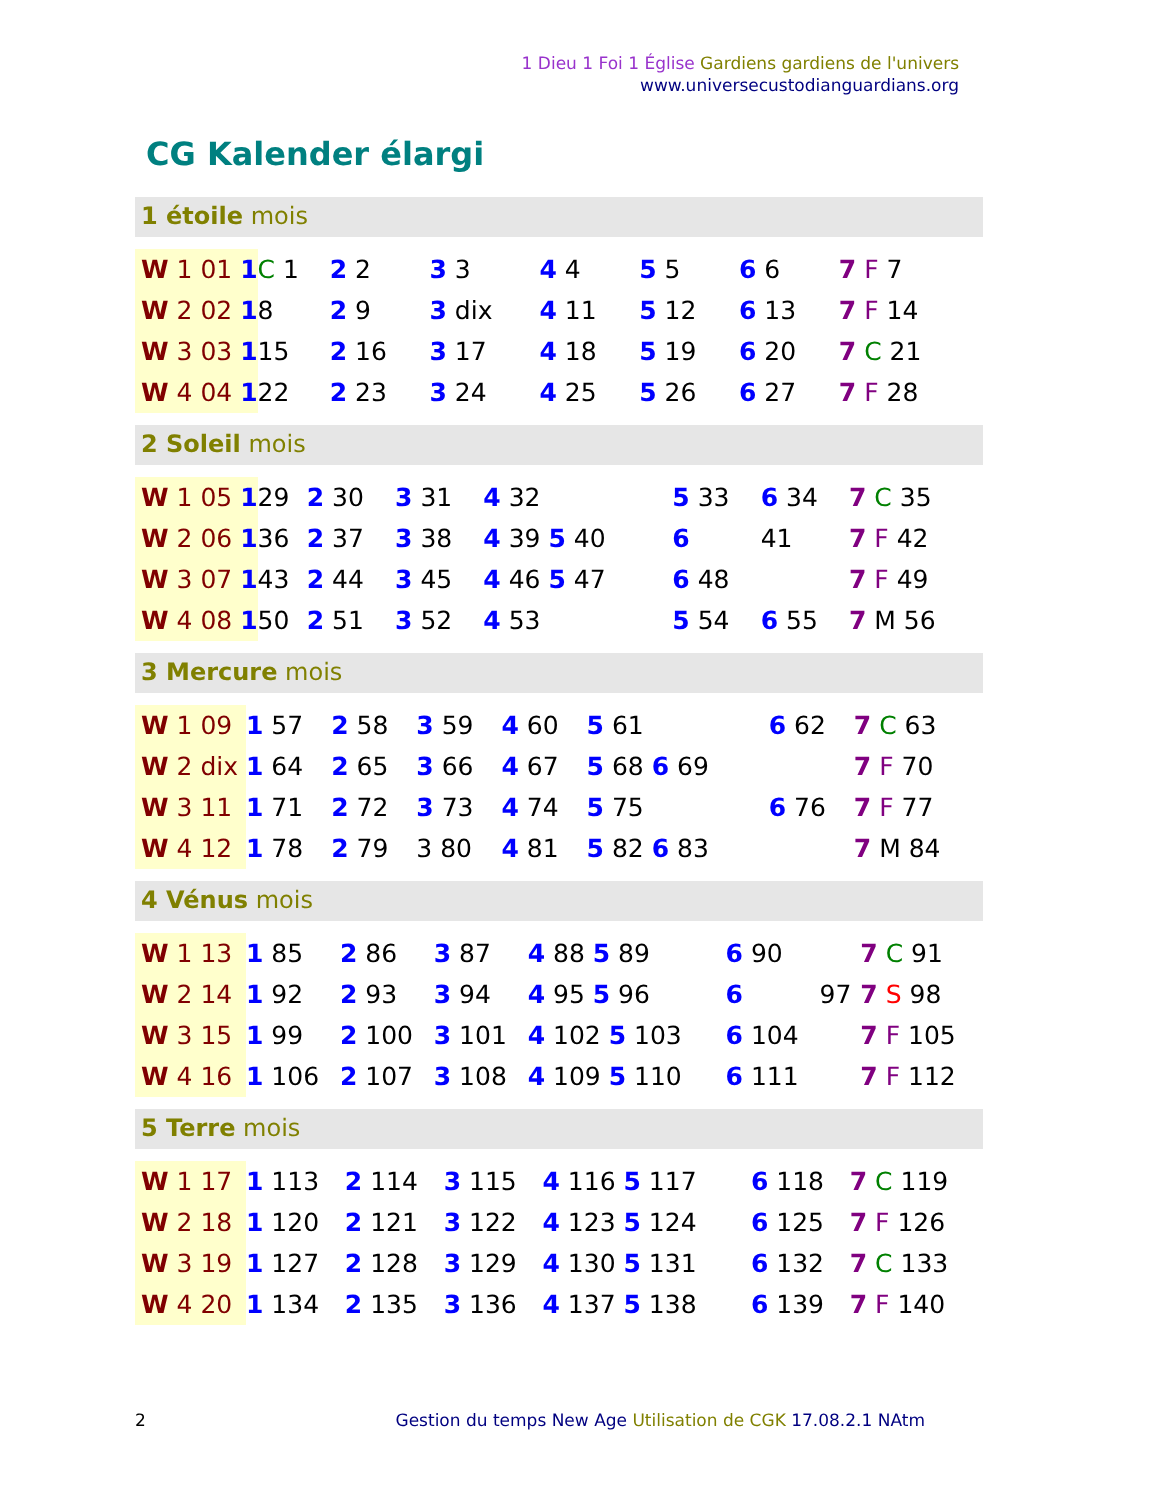1 Dieu 1 Foi 1 Église Gardiens gardiens de l'univers
www.universecustodianguardians.org
CG Kalender élargi
1 étoile mois
| W 1 01 1 | C 1 | 2 2 | 3 3 | 4 4 | 5 5 | 6 6 | 7 F 7 |
| W 2 02 1 | 8 | 2 9 | 3 dix | 4 11 | 5 12 | 6 13 | 7 F 14 |
| W 3 03 1 | 15 | 2 16 | 3 17 | 4 18 | 5 19 | 6 20 | 7 C 21 |
| W 4 04 1 | 22 | 2 23 | 3 24 | 4 25 | 5 26 | 6 27 | 7 F 28 |
2 Soleil mois
| W 1 05 1 | 29 | 2 30 | 3 31 | 4 32 | 5 33 | 6 34 | 7 C 35 |
| W 2 06 1 | 36 | 2 37 | 3 38 | 4 39 5 40 | 6 | 41 | 7 F 42 |
| W 3 07 1 | 43 | 2 44 | 3 45 | 4 46 5 47 | 6 48 | | 7 F 49 |
| W 4 08 1 | 50 | 2 51 | 3 52 | 4 53 | 5 54 | 6 55 | 7 M 56 |
3 Mercure mois
| W 1 09 | 1 57 | 2 58 | 3 59 | 4 60 | 5 61 | 6 62 | 7 C 63 |
| W 2 dix | 1 64 | 2 65 | 3 66 | 4 67 | 5 68 6 69 | | 7 F 70 |
| W 3 11 | 1 71 | 2 72 | 3 73 | 4 74 | 5 75 | 6 76 | 7 F 77 |
| W 4 12 | 1 78 | 2 79 | 3 80 | 4 81 | 5 82 6 83 | | 7 M 84 |
4 Vénus mois
| W 1 13 | 1 85 | 2 86 | 3 87 | 4 88 5 89 | 6 90 | | 7 C 91 |
| W 2 14 | 1 92 | 2 93 | 3 94 | 4 95 5 96 | 6 | 97 | 7 S 98 |
| W 3 15 | 1 99 | 2 100 | 3 101 | 4 102 5 103 | 6 104 | | 7 F 105 |
| W 4 16 | 1 106 | 2 107 | 3 108 | 4 109 5 110 | 6 111 | | 7 F 112 |
5 Terre mois
| W 1 17 | 1 113 | 2 114 | 3 115 | 4 116 5 117 | 6 118 | | 7 C 119 |
| W 2 18 | 1 120 | 2 121 | 3 122 | 4 123 5 124 | 6 125 | | 7 F 126 |
| W 3 19 | 1 127 | 2 128 | 3 129 | 4 130 5 131 | 6 132 | | 7 C 133 |
| W 4 20 | 1 134 | 2 135 | 3 136 | 4 137 5 138 | 6 139 | | 7 F 140 |
2 Gestion du temps New Age Utilisation de CGK 17.08.2.1 NAtm